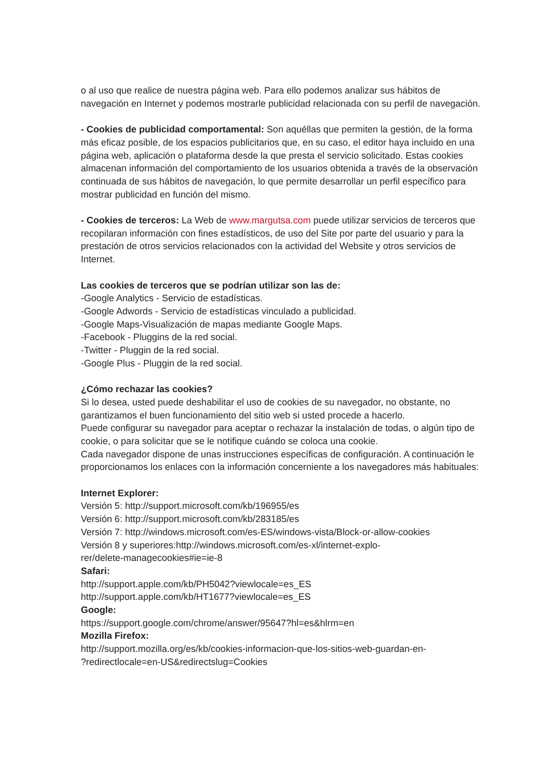o al uso que realice de nuestra página web. Para ello podemos analizar sus hábitos de navegación en Internet y podemos mostrarle publicidad relacionada con su perfil de navegación.
- Cookies de publicidad comportamental: Son aquéllas que permiten la gestión, de la forma más eficaz posible, de los espacios publicitarios que, en su caso, el editor haya incluido en una página web, aplicación o plataforma desde la que presta el servicio solicitado. Estas cookies almacenan información del comportamiento de los usuarios obtenida a través de la observación continuada de sus hábitos de navegación, lo que permite desarrollar un perfil específico para mostrar publicidad en función del mismo.
- Cookies de terceros: La Web de www.margutsa.com puede utilizar servicios de terceros que recopilaran información con fines estadísticos, de uso del Site por parte del usuario y para la prestación de otros servicios relacionados con la actividad del Website y otros servicios de Internet.
Las cookies de terceros que se podrían utilizar son las de:
-Google Analytics - Servicio de estadísticas.
-Google Adwords - Servicio de estadísticas vinculado a publicidad.
-Google Maps-Visualización de mapas mediante Google Maps.
-Facebook - Pluggins de la red social.
-Twitter - Pluggin de la red social.
-Google Plus - Pluggin de la red social.
¿Cómo rechazar las cookies?
Si lo desea, usted puede deshabilitar el uso de cookies de su navegador, no obstante, no garantizamos el buen funcionamiento del sitio web si usted procede a hacerlo.
Puede configurar su navegador para aceptar o rechazar la instalación de todas, o algún tipo de cookie, o para solicitar que se le notifique cuándo se coloca una cookie.
Cada navegador dispone de unas instrucciones específicas de configuración. A continuación le proporcionamos los enlaces con la información concerniente a los navegadores más habituales:
Internet Explorer:
Versión 5: http://support.microsoft.com/kb/196955/es
Versión 6: http://support.microsoft.com/kb/283185/es
Versión 7: http://windows.microsoft.com/es-ES/windows-vista/Block-or-allow-cookies
Versión 8 y superiores:http://windows.microsoft.com/es-xl/internet-explo-
rer/delete-managecookies#ie=ie-8
Safari:
http://support.apple.com/kb/PH5042?viewlocale=es_ES
http://support.apple.com/kb/HT1677?viewlocale=es_ES
Google:
https://support.google.com/chrome/answer/95647?hl=es&hlrm=en
Mozilla Firefox:
http://support.mozilla.org/es/kb/cookies-informacion-que-los-sitios-web-guardan-en-
?redirectlocale=en-US&redirectslug=Cookies